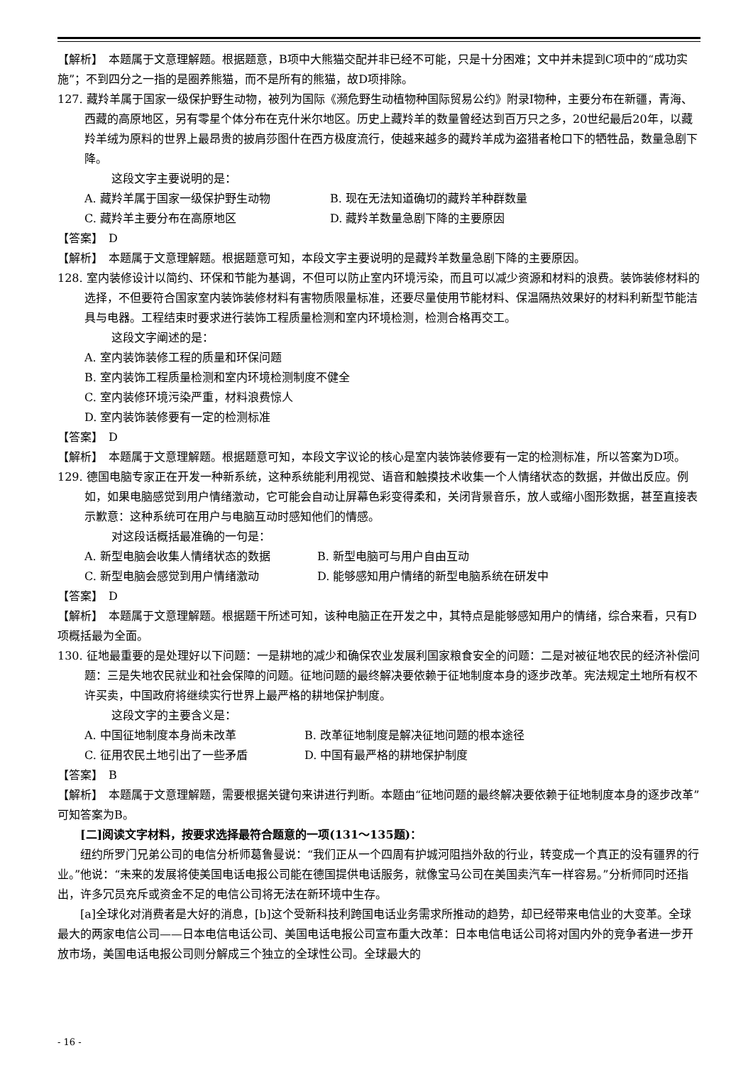【解析】　本题属于文意理解题。根据题意，B项中大熊猫交配并非已经不可能，只是十分困难；文中并未提到C项中的“成功实施”；不到四分之一指的是圈养熊猫，而不是所有的熊猫，故D项排除。
127. 藏羚羊属于国家一级保护野生动物，被列为国际《濒危野生动植物种国际贸易公约》附录Ⅰ物种，主要分布在新疆，青海、西藏的高原地区，另有零星个体分布在克什米尔地区。历史上藏羚羊的数量曾经达到百万只之多，20世纪最后20年，以藏羚羊绒为原料的世界上最昂贵的披肩莎图什在西方极度流行，使越来越多的藏羚羊成为盗猎者枪口下的牺牲品，数量急剧下降。
这段文字主要说明的是：
A. 藏羚羊属于国家一级保护野生动物 B. 现在无法知道确切的藏羚羊种群数量
C. 藏羚羊主要分布在高原地区 D. 藏羚羊数量急剧下降的主要原因
【答案】　D
【解析】　本题属于文意理解题。根据题意可知，本段文字主要说明的是藏羚羊数量急剧下降的主要原因。
128. 室内装修设计以简约、环保和节能为基调，不但可以防止室内环境污染，而且可以减少资源和材料的浪费。装饰装修材料的选择，不但要符合国家室内装饰装修材料有害物质限量标准，还要尽量使用节能材料、保温隔热效果好的材料利新型节能洁具与电器。工程结束时要求进行装饰工程质量检测和室内环境检测，检测合格再交工。
这段文字阐述的是：
A. 室内装饰装修工程的质量和环保问题
B. 室内装饰工程质量检测和室内环境检测制度不健全
C. 室内装修环境污染严重，材料浪费惊人
D. 室内装饰装修要有一定的检测标准
【答案】　D
【解析】　本题属于文意理解题。根据题意可知，本段文字议论的核心是室内装饰装修要有一定的检测标准，所以答案为D项。
129. 德国电脑专家正在开发一种新系统，这种系统能利用视觉、语音和触摸技术收集一个人情绪状态的数据，并做出反应。例如，如果电脑感觉到用户情绪激动，它可能会自动让屏幕色彩变得柔和，关闭背景音乐，放人或缩小图形数据，甚至直接表示歉意：这种系统可在用户与电脑互动时感知他们的情感。
对这段话概括最准确的一句是：
A. 新型电脑会收集人情绪状态的数据 B. 新型电脑可与用户自由互动
C. 新型电脑会感觉到用户情绪激动 D. 能够感知用户情绪的新型电脑系统在研发中
【答案】　D
【解析】　本题属于文意理解题。根据题干所述可知，该种电脑正在开发之中，其特点是能够感知用户的情绪，综合来看，只有D项概括最为全面。
130. 征地最重要的是处理好以下问题：一是耕地的减少和确保农业发展利国家粮食安全的问题：二是对被征地农民的经济补偿问题：三是失地农民就业和社会保障的问题。征地问题的最终解决要依赖于征地制度本身的逐步改革。宪法规定土地所有权不许买卖，中国政府将继续实行世界上最严格的耕地保护制度。
这段文字的主要含义是：
A. 中国征地制度本身尚未改革 B. 改革征地制度是解决征地问题的根本途径
C. 征用农民土地引出了一些矛盾 D. 中国有最严格的耕地保护制度
【答案】　B
【解析】　本题属于文意理解题，需要根据关键句来讲进行判断。本题由“征地问题的最终解决要依赖于征地制度本身的逐步改革”可知答案为B。
[二]阅读文字材料，按要求选择最符合题意的一项(131～135题)：
纽约所罗门兄弟公司的电信分析师葛鲁曼说：“我们正从一个四周有护城河阻挡外敌的行业，转变成一个真正的没有疆界的行业。”他说：“未来的发展将使美国电话电报公司能在德国提供电话服务，就像宝马公司在美国卖汽车一样容易。”分析师同时还指出，许多冗员充斥或资金不足的电信公司将无法在新环境中生存。
[a]全球化对消费者是大好的消息，[b]这个受新科技利跨国电话业务需求所推动的趋势，却已经带来电信业的大变革。全球最大的两家电信公司——日本电信电话公司、美国电话电报公司宣布重大改革：日本电信电话公司将对国内外的竞争者进一步开放市场，美国电话电报公司则分解成三个独立的全球性公司。全球最大的
- 16 -